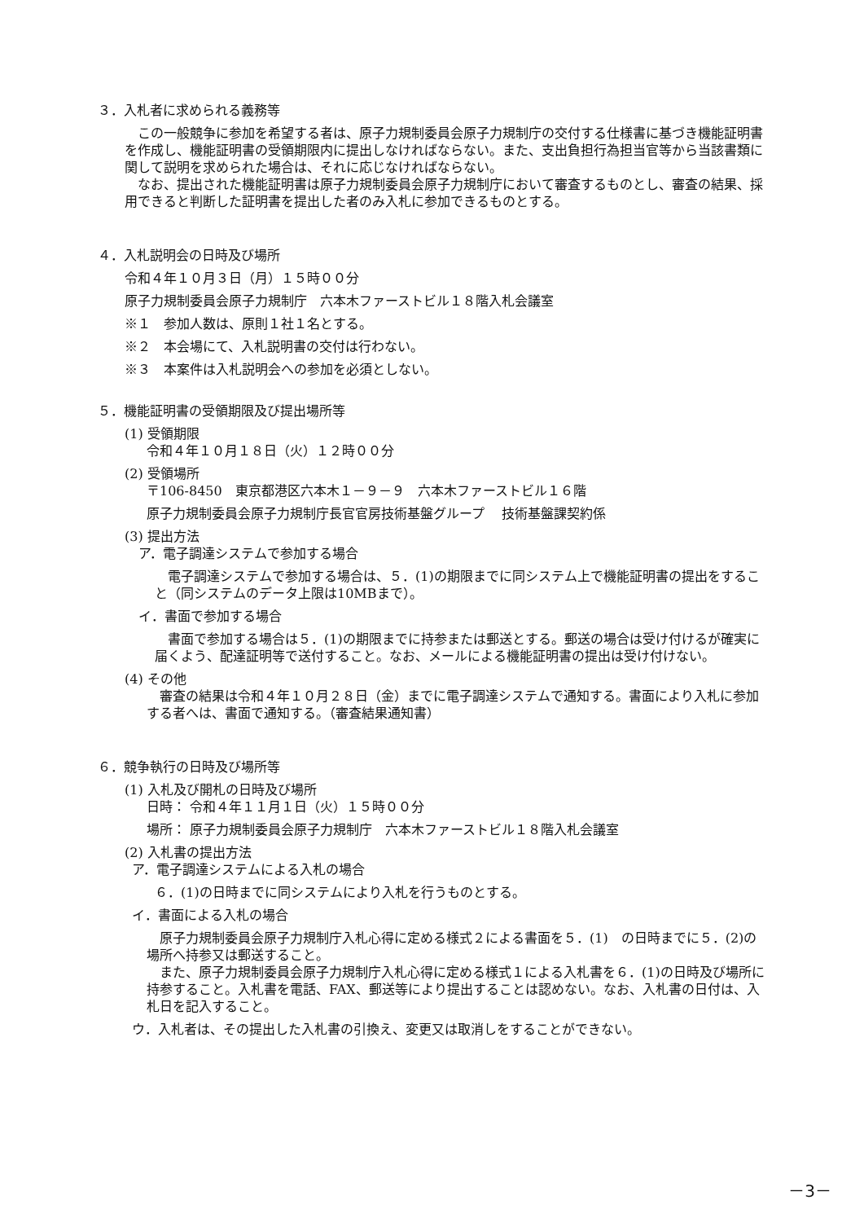３．入札者に求められる義務等
この一般競争に参加を希望する者は、原子力規制委員会原子力規制庁の交付する仕様書に基づき機能証明書を作成し、機能証明書の受領期限内に提出しなければならない。また、支出負担行為担当官等から当該書類に関して説明を求められた場合は、それに応じなければならない。
なお、提出された機能証明書は原子力規制委員会原子力規制庁において審査するものとし、審査の結果、採用できると判断した証明書を提出した者のみ入札に参加できるものとする。
４．入札説明会の日時及び場所
令和４年１０月３日（月）１５時００分
原子力規制委員会原子力規制庁　六本木ファーストビル１８階入札会議室
※１　参加人数は、原則１社１名とする。
※２　本会場にて、入札説明書の交付は行わない。
※３　本案件は入札説明会への参加を必須としない。
５．機能証明書の受領期限及び提出場所等
(1) 受領期限
令和４年１０月１８日（火）１２時００分
(2) 受領場所
〒106-8450　東京都港区六本木１－９－９　六本木ファーストビル１６階
原子力規制委員会原子力規制庁長官官房技術基盤グループ　 技術基盤課契約係
(3) 提出方法
ア．電子調達システムで参加する場合
電子調達システムで参加する場合は、５．(1)の期限までに同システム上で機能証明書の提出をすること（同システムのデータ上限は10MBまで）。
イ．書面で参加する場合
書面で参加する場合は５．(1)の期限までに持参または郵送とする。郵送の場合は受け付けるが確実に届くよう、配達証明等で送付すること。なお、メールによる機能証明書の提出は受け付けない。
(4) その他
審査の結果は令和４年１０月２８日（金）までに電子調達システムで通知する。書面により入札に参加する者へは、書面で通知する。（審査結果通知書）
６．競争執行の日時及び場所等
(1) 入札及び開札の日時及び場所
日時： 令和４年１１月１日（火）１５時００分
場所： 原子力規制委員会原子力規制庁　六本木ファーストビル１８階入札会議室
(2) 入札書の提出方法
ア．電子調達システムによる入札の場合
６．(1)の日時までに同システムにより入札を行うものとする。
イ．書面による入札の場合
原子力規制委員会原子力規制庁入札心得に定める様式２による書面を５．(1)　の日時までに５．(2)の場所へ持参又は郵送すること。
また、原子力規制委員会原子力規制庁入札心得に定める様式１による入札書を６．(1)の日時及び場所に持参すること。入札書を電話、FAX、郵送等により提出することは認めない。なお、入札書の日付は、入札日を記入すること。
ウ．入札者は、その提出した入札書の引換え、変更又は取消しをすることができない。
－3－